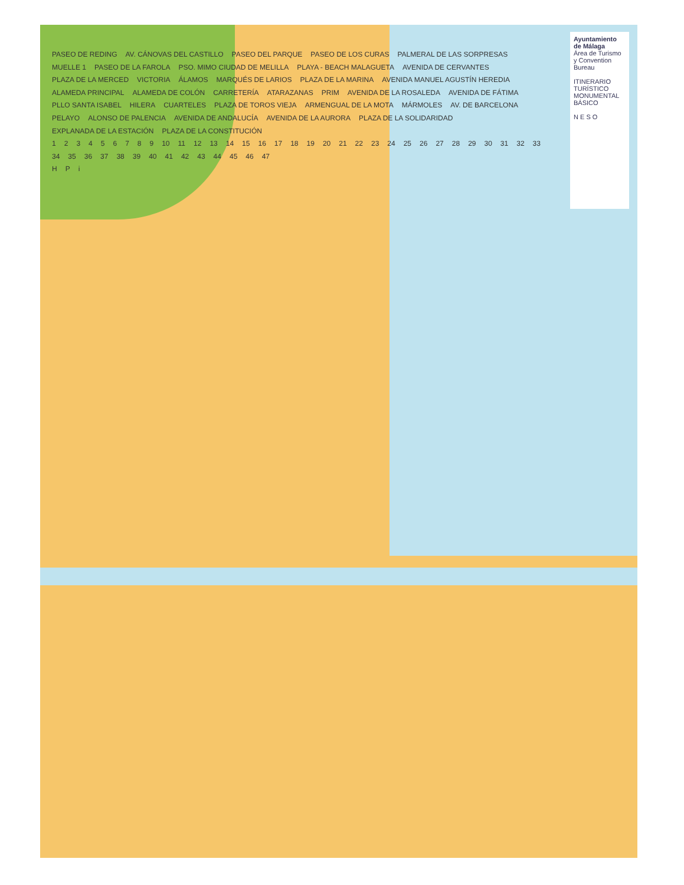Ayuntamiento de Málaga
Área de Turismo y Convention Bureau
ITINERARIO TURÍSTICO MONUMENTAL BÁSICO
N E S O
PASEO DE REDING AV. CÁNOVAS DEL CASTILLO PASEO DEL PARQUE PASEO DE LOS CURAS PALMERAL DE LAS SORPRESAS MUELLE 1 PASEO DE LA FAROLA PSO. MIMO CIUDAD DE MELILLA PLAYA - BEACH MALAGUETA AVENIDA DE CERVANTES PLAZA DE LA MERCED VICTORIA ÁLAMOS MARQUÉS DE LARIOS PLAZA DE LA MARINA AVENIDA MANUEL AGUSTÍN HEREDIA ALAMEDA PRINCIPAL ALAMEDA DE COLÓN CARRETERÍA ATARAZANAS PRIM AVENIDA DE LA ROSALEDA AVENIDA DE FÁTIMA PLLO SANTA ISABEL HILERA CUARTELES PLAZA DE TOROS VIEJA ARMENGUAL DE LA MOTA MÁRMOLES AV. DE BARCELONA PELAYO ALONSO DE PALENCIA AVENIDA DE ANDALUCÍA AVENIDA DE LA AURORA PLAZA DE LA SOLIDARIDAD EXPLANADA DE LA ESTACIÓN PLAZA DE LA CONSTITUCIÓN
123456789 10 11 12 13 14 15 16 17 18 19 20 21 22 23 24 25 26 27 28 29 30 31 32 33 34 35 36 37 38 39 40 41 42 43 44 45 46 47
H P i